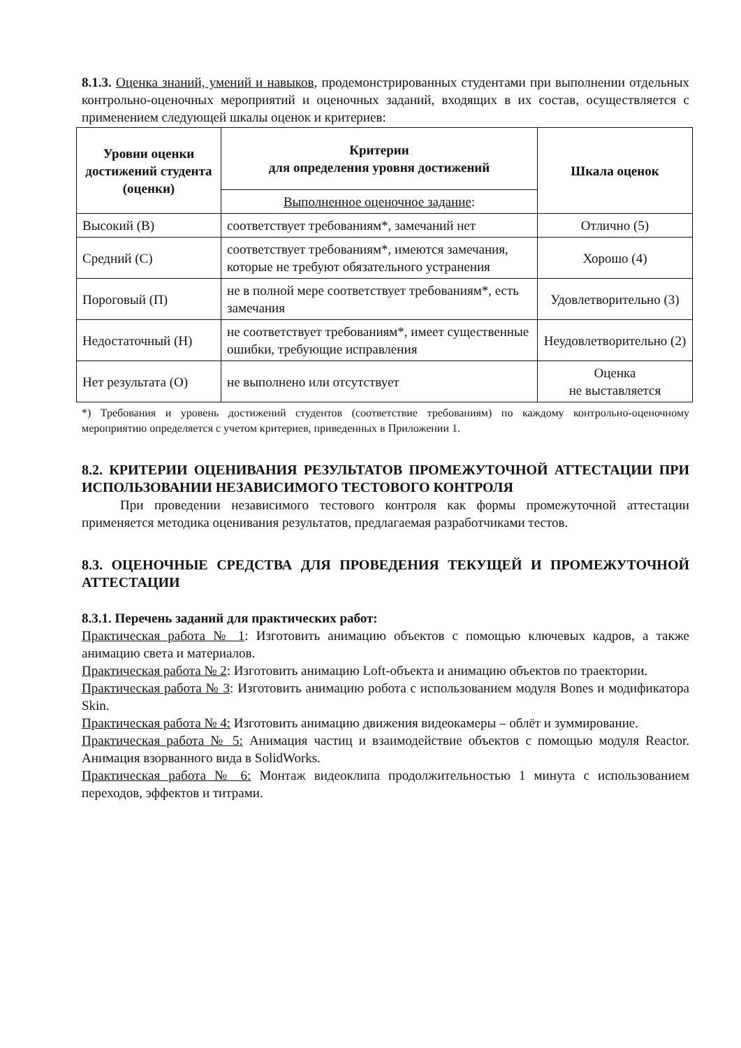8.1.3. Оценка знаний, умений и навыков, продемонстрированных студентами при выполнении отдельных контрольно-оценочных мероприятий и оценочных заданий, входящих в их состав, осуществляется с применением следующей шкалы оценок и критериев:
| Уровни оценки достижений студента (оценки) | Критерии для определения уровня достижений | Шкала оценок |
| --- | --- | --- |
| | Выполненное оценочное задание : | |
| Высокий (В) | соответствует требованиям*, замечаний нет | Отлично (5) |
| Средний (С) | соответствует требованиям*, имеются замечания, которые не требуют обязательного устранения | Хорошо (4) |
| Пороговый (П) | не в полной мере соответствует требованиям*, есть замечания | Удовлетворительно (3) |
| Недостаточный (Н) | не соответствует требованиям*, имеет существенные ошибки, требующие исправления | Неудовлетворительно (2) |
| Нет результата (О) | не выполнено или отсутствует | Оценка не выставляется |
*) Требования и уровень достижений студентов (соответствие требованиям) по каждому контрольно-оценочному мероприятию определяется с учетом критериев, приведенных в Приложении 1.
8.2. КРИТЕРИИ ОЦЕНИВАНИЯ РЕЗУЛЬТАТОВ ПРОМЕЖУТОЧНОЙ АТТЕСТАЦИИ ПРИ ИСПОЛЬЗОВАНИИ НЕЗАВИСИМОГО ТЕСТОВОГО КОНТРОЛЯ
При проведении независимого тестового контроля как формы промежуточной аттестации применяется методика оценивания результатов, предлагаемая разработчиками тестов.
8.3. ОЦЕНОЧНЫЕ СРЕДСТВА ДЛЯ ПРОВЕДЕНИЯ ТЕКУЩЕЙ И ПРОМЕЖУТОЧНОЙ АТТЕСТАЦИИ
8.3.1. Перечень заданий для практических работ:
Практическая работа № 1: Изготовить анимацию объектов с помощью ключевых кадров, а также анимацию света и материалов.
Практическая работа № 2: Изготовить анимацию Loft-объекта и анимацию объектов по траектории.
Практическая работа № 3: Изготовить анимацию робота с использованием модуля Bones и модификатора Skin.
Практическая работа № 4: Изготовить анимацию движения видеокамеры – облёт и зуммирование.
Практическая работа № 5: Анимация частиц и взаимодействие объектов с помощью модуля Reactor. Анимация взорванного вида в SolidWorks.
Практическая работа № 6: Монтаж видеоклипа продолжительностью 1 минута с использованием переходов, эффектов и титрами.